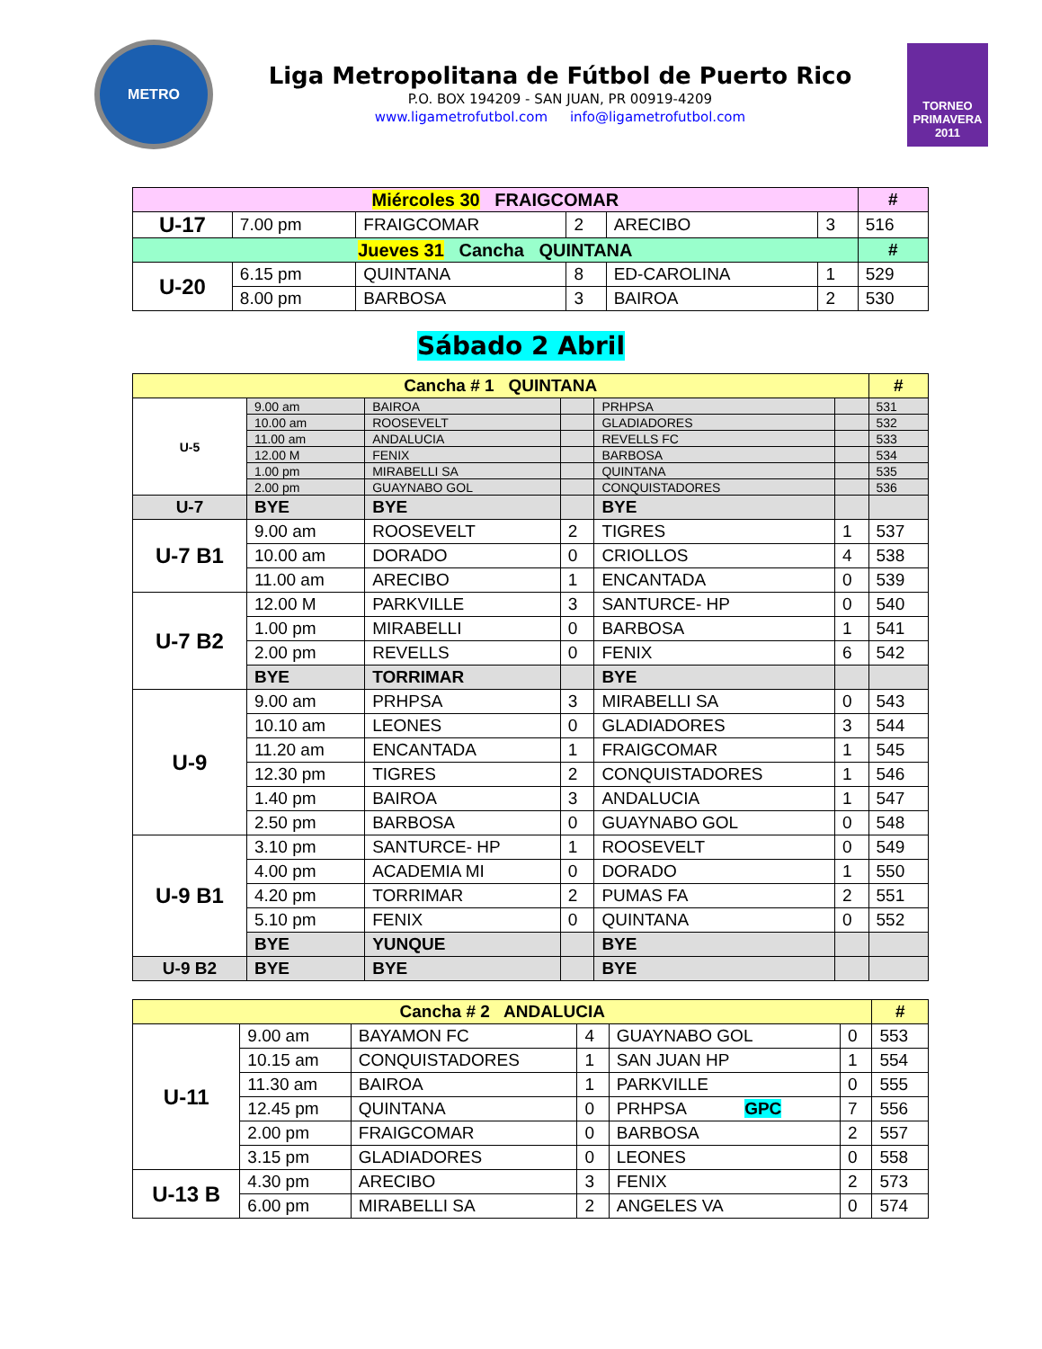METRO
Liga Metropolitana de Fútbol de Puerto Rico
P.O. BOX 194209 - SAN JUAN, PR 00919-4209
www.ligametrofutbol.com info@ligametrofutbol.com
TORNEO PRIMAVERA 2011
| Miércoles 30 FRAIGCOMAR | | | | | | # |
| --- | --- | --- | --- | --- | --- | --- |
| U-17 | 7.00 pm | FRAIGCOMAR | 2 | ARECIBO | 3 | 516 |
| Jueves 31 Cancha QUINTANA | | | | | | # |
| U-20 | 6.15 pm | QUINTANA | 8 | ED-CAROLINA | 1 | 529 |
| | 8.00 pm | BARBOSA | 3 | BAIROA | 2 | 530 |
Sábado 2 Abril
| Cancha # 1 QUINTANA | | | | | | # |
| --- | --- | --- | --- | --- | --- | --- |
| U-5 | 9.00 am | BAIROA | | PRHPSA | | 531 |
| | 10.00 am | ROOSEVELT | | GLADIADORES | | 532 |
| | 11.00 am | ANDALUCIA | | REVELLS FC | | 533 |
| | 12.00 M | FENIX | | BARBOSA | | 534 |
| | 1.00 pm | MIRABELLI SA | | QUINTANA | | 535 |
| | 2.00 pm | GUAYNABO GOL | | CONQUISTADORES | | 536 |
| U-7 | BYE | BYE | | BYE | | |
| U-7 B1 | 9.00 am | ROOSEVELT | 2 | TIGRES | 1 | 537 |
| | 10.00 am | DORADO | 0 | CRIOLLOS | 4 | 538 |
| | 11.00 am | ARECIBO | 1 | ENCANTADA | 0 | 539 |
| U-7 B2 | 12.00 M | PARKVILLE | 3 | SANTURCE- HP | 0 | 540 |
| | 1.00 pm | MIRABELLI | 0 | BARBOSA | 1 | 541 |
| | 2.00 pm | REVELLS | 0 | FENIX | 6 | 542 |
| | BYE | TORRIMAR | | BYE | | |
| U-9 | 9.00 am | PRHPSA | 3 | MIRABELLI SA | 0 | 543 |
| | 10.10 am | LEONES | 0 | GLADIADORES | 3 | 544 |
| | 11.20 am | ENCANTADA | 1 | FRAIGCOMAR | 1 | 545 |
| | 12.30 pm | TIGRES | 2 | CONQUISTADORES | 1 | 546 |
| | 1.40 pm | BAIROA | 3 | ANDALUCIA | 1 | 547 |
| | 2.50 pm | BARBOSA | 0 | GUAYNABO GOL | 0 | 548 |
| U-9 B1 | 3.10 pm | SANTURCE- HP | 1 | ROOSEVELT | 0 | 549 |
| | 4.00 pm | ACADEMIA MI | 0 | DORADO | 1 | 550 |
| | 4.20 pm | TORRIMAR | 2 | PUMAS FA | 2 | 551 |
| | 5.10 pm | FENIX | 0 | QUINTANA | 0 | 552 |
| | BYE | YUNQUE | | BYE | | |
| U-9 B2 | BYE | BYE | | BYE | | |
| Cancha # 2 ANDALUCIA | | | | | | # |
| --- | --- | --- | --- | --- | --- | --- |
| U-11 | 9.00 am | BAYAMON FC | 4 | GUAYNABO GOL | 0 | 553 |
| | 10.15 am | CONQUISTADORES | 1 | SAN JUAN HP | 1 | 554 |
| | 11.30 am | BAIROA | 1 | PARKVILLE | 0 | 555 |
| | 12.45 pm | QUINTANA | 0 | PRHPSA GPC | 7 | 556 |
| | 2.00 pm | FRAIGCOMAR | 0 | BARBOSA | 2 | 557 |
| | 3.15 pm | GLADIADORES | 0 | LEONES | 0 | 558 |
| U-13 B | 4.30 pm | ARECIBO | 3 | FENIX | 2 | 573 |
| | 6.00 pm | MIRABELLI SA | 2 | ANGELES VA | 0 | 574 |